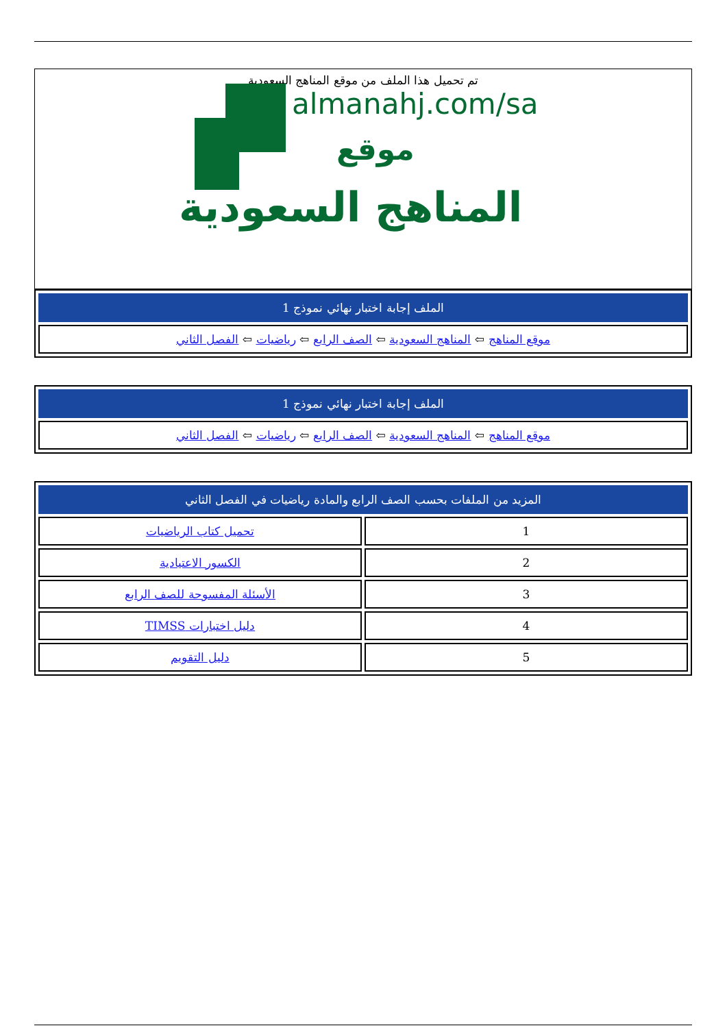تم تحميل هذا الملف من موقع المناهج السعودية
almanahj.com/sa
موقع
المناهج السعودية
| الملف إجابة اختبار نهائي نموذج 1 |
| --- |
| موقع المناهج ⇦ المناهج السعودية ⇦ الصف الرابع ⇦ رياضيات ⇦ الفصل الثاني |
| الملف إجابة اختبار نهائي نموذج 1 |
| --- |
| موقع المناهج ⇦ المناهج السعودية ⇦ الصف الرابع ⇦ رياضيات ⇦ الفصل الثاني |
| المزيد من الملفات بحسب الصف الرابع والمادة رياضيات في الفصل الثاني | |
| --- | --- |
| 1 | تحميل كتاب الرياضيات |
| 2 | الكسور الاعتيادية |
| 3 | الأسئلة المفسوحة للصف الرابع |
| 4 | دليل اختبارات TIMSS |
| 5 | دليل التقويم |